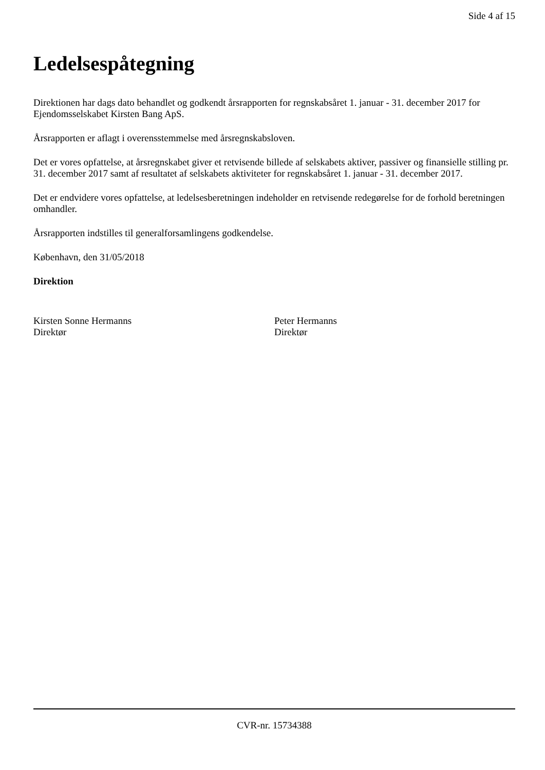Side 4 af 15
Ledelsespåtegning
Direktionen har dags dato behandlet og godkendt årsrapporten for regnskabsåret 1. januar - 31. december 2017 for Ejendomsselskabet Kirsten Bang ApS.
Årsrapporten er aflagt i overensstemmelse med årsregnskabsloven.
Det er vores opfattelse, at årsregnskabet giver et retvisende billede af selskabets aktiver, passiver og finansielle stilling pr. 31. december 2017 samt af resultatet af selskabets aktiviteter for regnskabsåret 1. januar - 31. december 2017.
Det er endvidere vores opfattelse, at ledelsesberetningen indeholder en retvisende redegørelse for de forhold beretningen omhandler.
Årsrapporten indstilles til generalforsamlingens godkendelse.
København, den 31/05/2018
Direktion
Kirsten Sonne Hermanns
Direktør
Peter Hermanns
Direktør
CVR-nr. 15734388